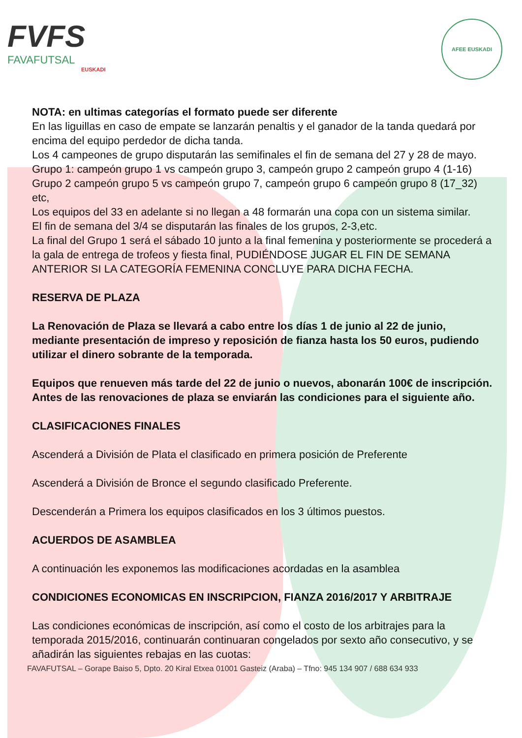FVFS
FAVAFUTSAL
EUSKADI
AFEE EUSKADI
NOTA: en ultimas categorías el formato puede ser diferente
En las liguillas en caso de empate se lanzarán penaltis y el ganador de la tanda quedará por encima del equipo perdedor de dicha tanda.
Los 4 campeones de grupo disputarán las semifinales el fin de semana del 27 y 28 de mayo.
Grupo 1: campeón grupo 1 vs campeón grupo 3, campeón grupo 2 campeón grupo 4 (1-16)
Grupo 2 campeón grupo 5 vs campeón grupo 7, campeón grupo 6 campeón grupo 8 (17_32) etc,
Los equipos del 33 en adelante si no llegan a 48 formarán una copa con un sistema similar.
El fin de semana del 3/4 se disputarán las finales de los grupos, 2-3,etc.
La final del Grupo 1 será el sábado 10 junto a la final femenina y posteriormente se procederá a la gala de entrega de trofeos y fiesta final, PUDIÉNDOSE JUGAR EL FIN DE SEMANA ANTERIOR SI LA CATEGORÍA FEMENINA CONCLUYE PARA DICHA FECHA.
RESERVA DE PLAZA
La Renovación de Plaza se llevará a cabo entre los días 1 de junio al 22 de junio, mediante presentación de impreso y reposición de fianza hasta los 50 euros, pudiendo utilizar el dinero sobrante de la temporada.
Equipos que renueven más tarde del 22 de junio o nuevos, abonarán 100€ de inscripción. Antes de las renovaciones de plaza se enviarán las condiciones para el siguiente año.
CLASIFICACIONES FINALES
Ascenderá a División de Plata el clasificado en primera posición de Preferente
Ascenderá a División de Bronce el segundo clasificado Preferente.
Descenderán a Primera los equipos clasificados en los 3 últimos puestos.
ACUERDOS DE ASAMBLEA
A continuación les exponemos las modificaciones acordadas en la asamblea
CONDICIONES ECONOMICAS EN INSCRIPCION, FIANZA 2016/2017 Y ARBITRAJE
Las condiciones económicas de inscripción, así como el costo de los arbitrajes para la temporada 2015/2016, continuarán continuaran congelados por sexto año consecutivo, y se añadirán las siguientes rebajas en las cuotas:
FAVAFUTSAL – Gorape Baiso 5, Dpto. 20 Kiral Etxea 01001 Gasteiz (Araba) – Tfno: 945 134 907 / 688 634 933